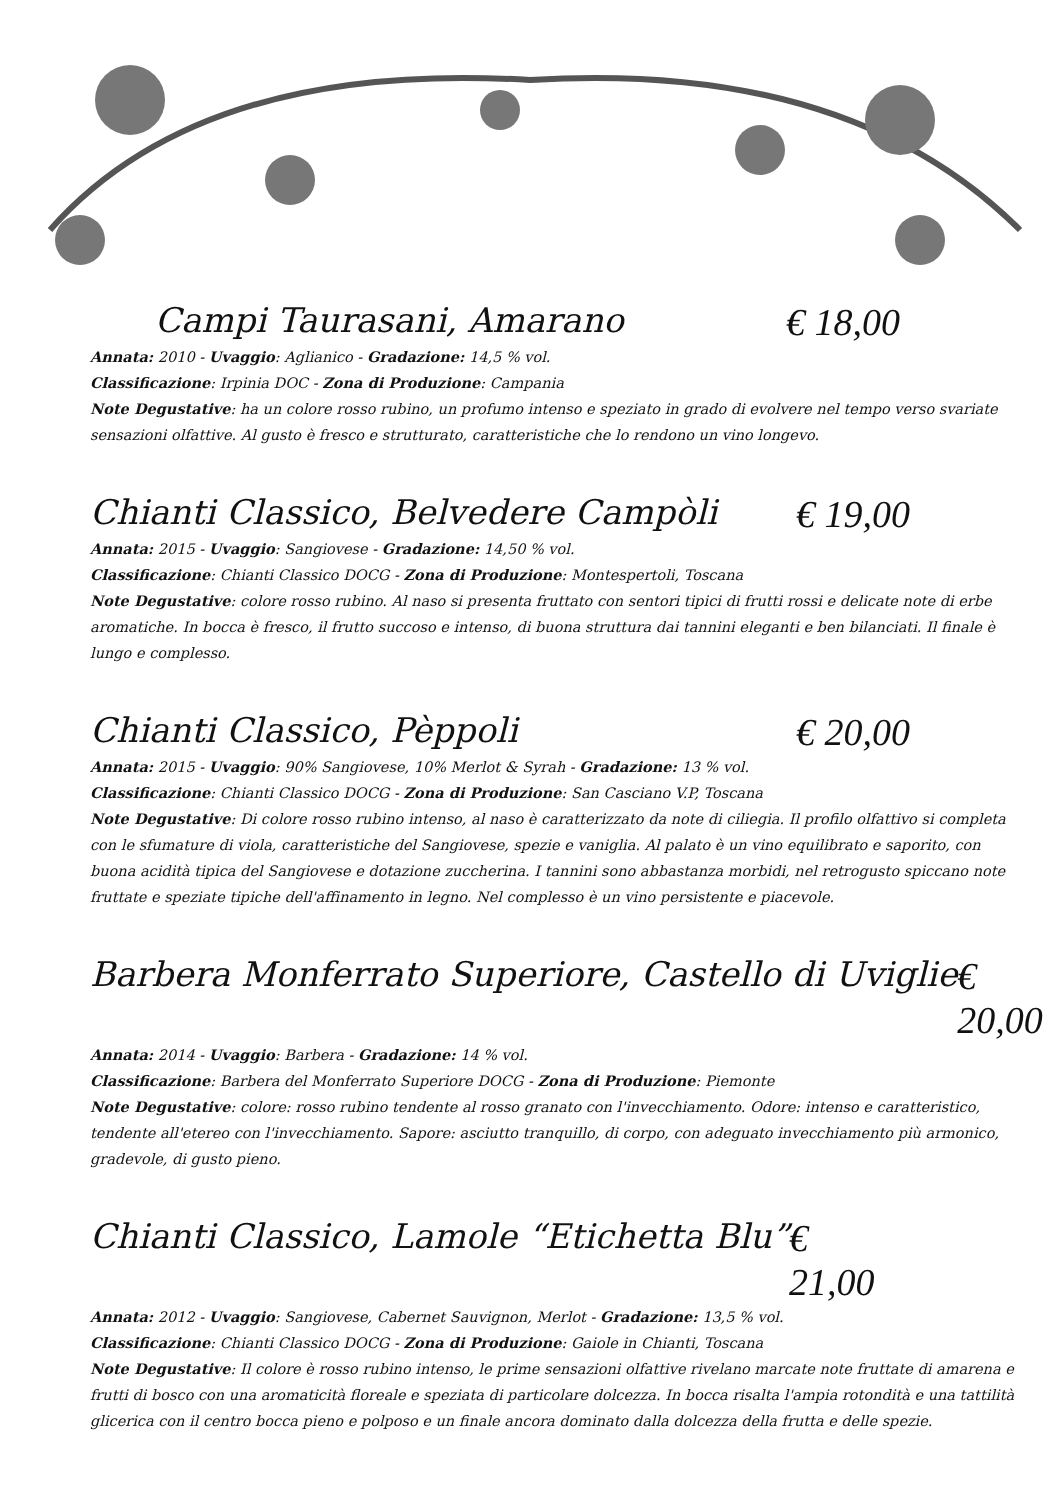Campi Taurasani, Amarano € 18,00
Annata: 2010 - Uvaggio: Aglianico - Gradazione: 14,5 % vol.
Classificazione: Irpinia DOC - Zona di Produzione: Campania
Note Degustative: ha un colore rosso rubino, un profumo intenso e speziato in grado di evolvere nel tempo verso svariate sensazioni olfattive. Al gusto è fresco e strutturato, caratteristiche che lo rendono un vino longevo.
Chianti Classico, Belvedere Campòli € 19,00
Annata: 2015 - Uvaggio: Sangiovese - Gradazione: 14,50 % vol.
Classificazione: Chianti Classico DOCG - Zona di Produzione: Montespertoli, Toscana
Note Degustative: colore rosso rubino. Al naso si presenta fruttato con sentori tipici di frutti rossi e delicate note di erbe aromatiche. In bocca è fresco, il frutto succoso e intenso, di buona struttura dai tannini eleganti e ben bilanciati. Il finale è lungo e complesso.
Chianti Classico, Pèppoli € 20,00
Annata: 2015 - Uvaggio: 90% Sangiovese, 10% Merlot & Syrah - Gradazione: 13 % vol.
Classificazione: Chianti Classico DOCG - Zona di Produzione: San Casciano V.P, Toscana
Note Degustative: Di colore rosso rubino intenso, al naso è caratterizzato da note di ciliegia. Il profilo olfattivo si completa con le sfumature di viola, caratteristiche del Sangiovese, spezie e vaniglia. Al palato è un vino equilibrato e saporito, con buona acidità tipica del Sangiovese e dotazione zuccherina. I tannini sono abbastanza morbidi, nel retrogusto spiccano note fruttate e speziate tipiche dell'affinamento in legno. Nel complesso è un vino persistente e piacevole.
Barbera Monferrato Superiore, Castello di Uviglie € 20,00
Annata: 2014 - Uvaggio: Barbera - Gradazione: 14 % vol.
Classificazione: Barbera del Monferrato Superiore DOCG - Zona di Produzione: Piemonte
Note Degustative: colore: rosso rubino tendente al rosso granato con l'invecchiamento. Odore: intenso e caratteristico, tendente all'etereo con l'invecchiamento. Sapore: asciutto tranquillo, di corpo, con adeguato invecchiamento più armonico, gradevole, di gusto pieno.
Chianti Classico, Lamole “Etichetta Blu” € 21,00
Annata: 2012 - Uvaggio: Sangiovese, Cabernet Sauvignon, Merlot - Gradazione: 13,5 % vol.
Classificazione: Chianti Classico DOCG - Zona di Produzione: Gaiole in Chianti, Toscana
Note Degustative: Il colore è rosso rubino intenso, le prime sensazioni olfattive rivelano marcate note fruttate di amarena e frutti di bosco con una aromaticità floreale e speziata di particolare dolcezza. In bocca risalta l'ampia rotondità e una tattilità glicerica con il centro bocca pieno e polposo e un finale ancora dominato dalla dolcezza della frutta e delle spezie.